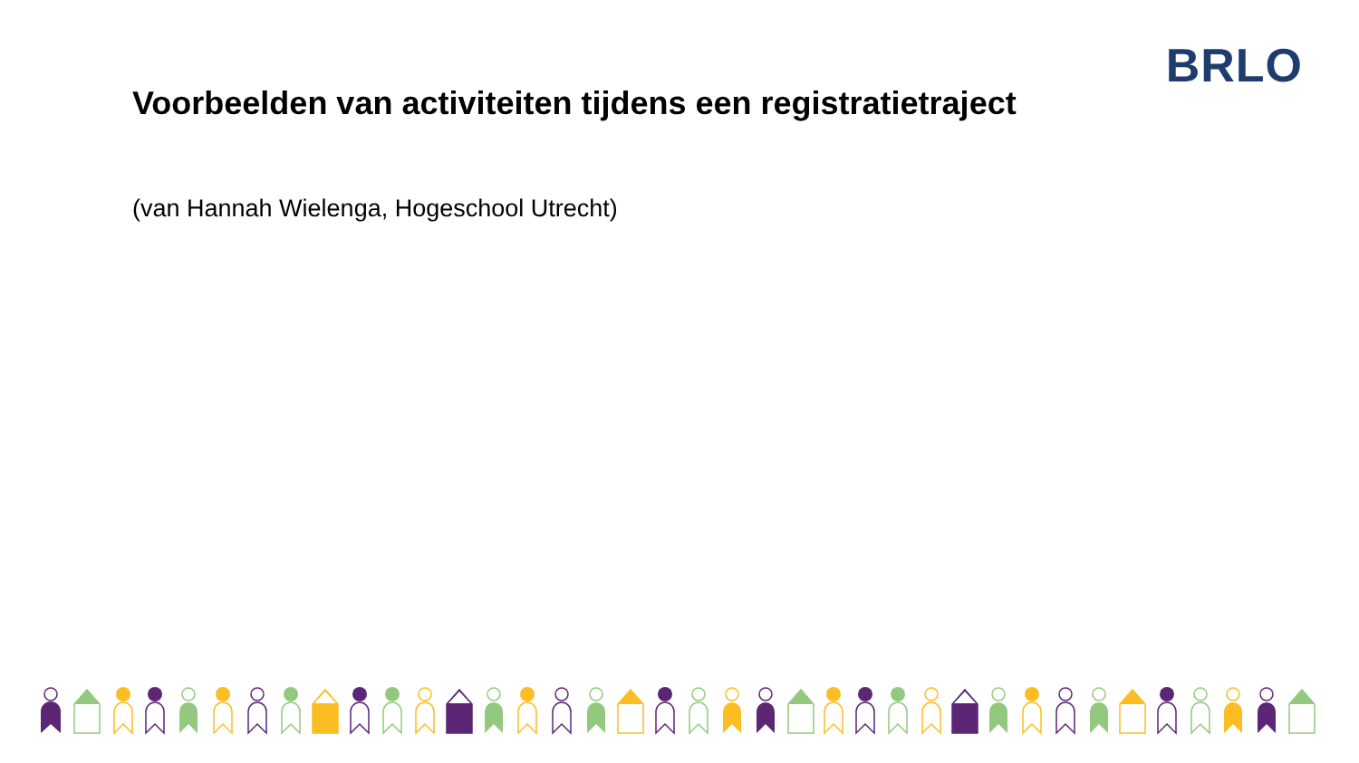BRLO
Voorbeelden van activiteiten tijdens een registratietraject
(van Hannah Wielenga, Hogeschool Utrecht)